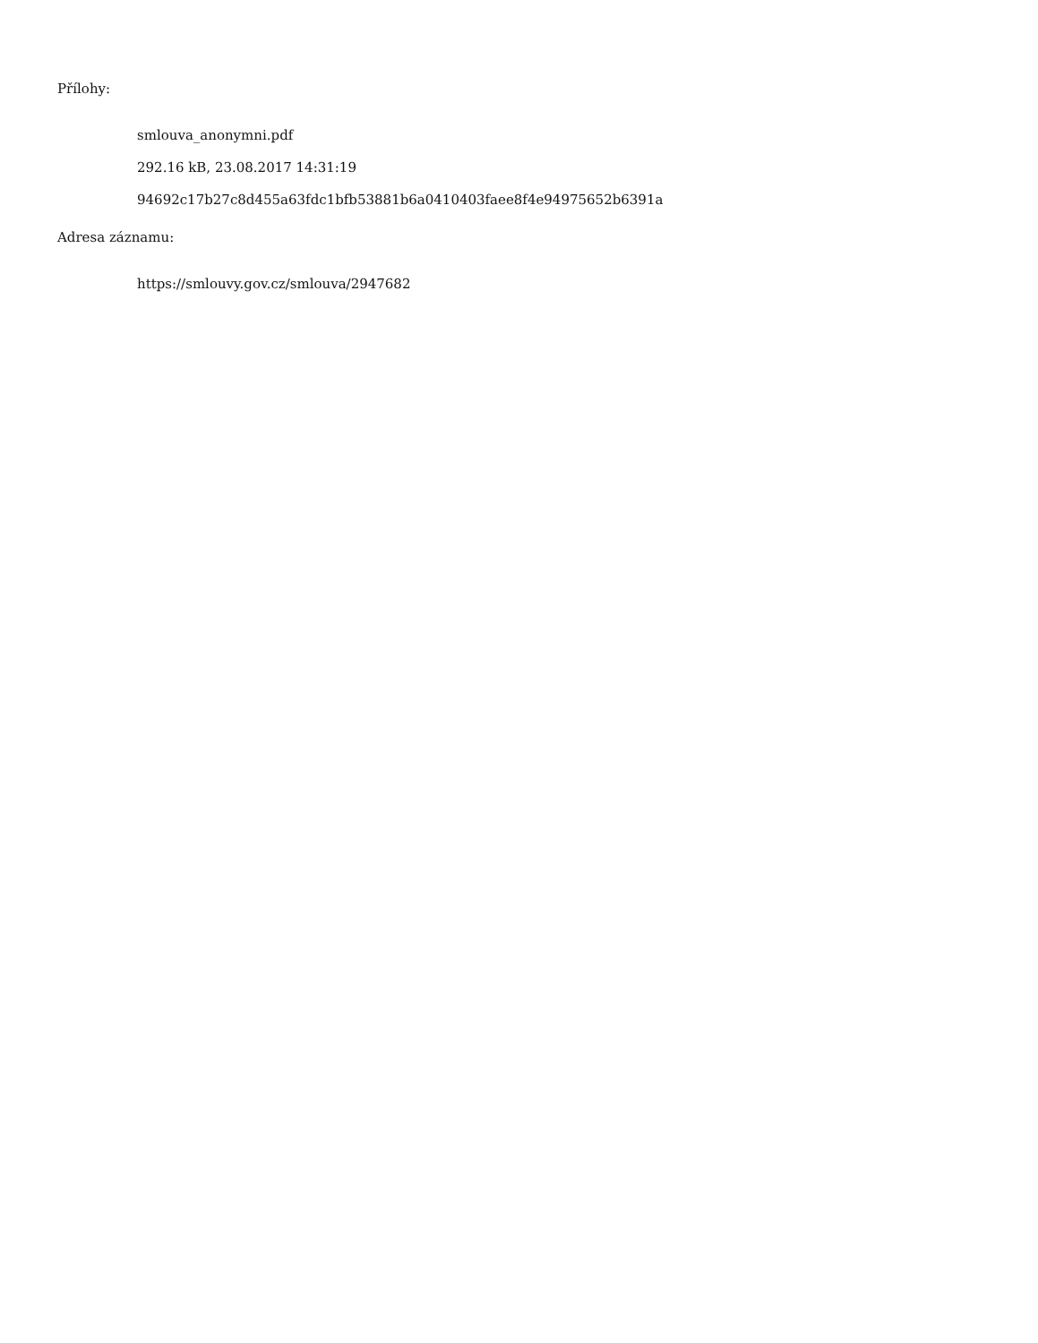Přílohy:
smlouva_anonymni.pdf
292.16 kB, 23.08.2017 14:31:19
94692c17b27c8d455a63fdc1bfb53881b6a0410403faee8f4e94975652b6391a
Adresa záznamu:
https://smlouvy.gov.cz/smlouva/2947682